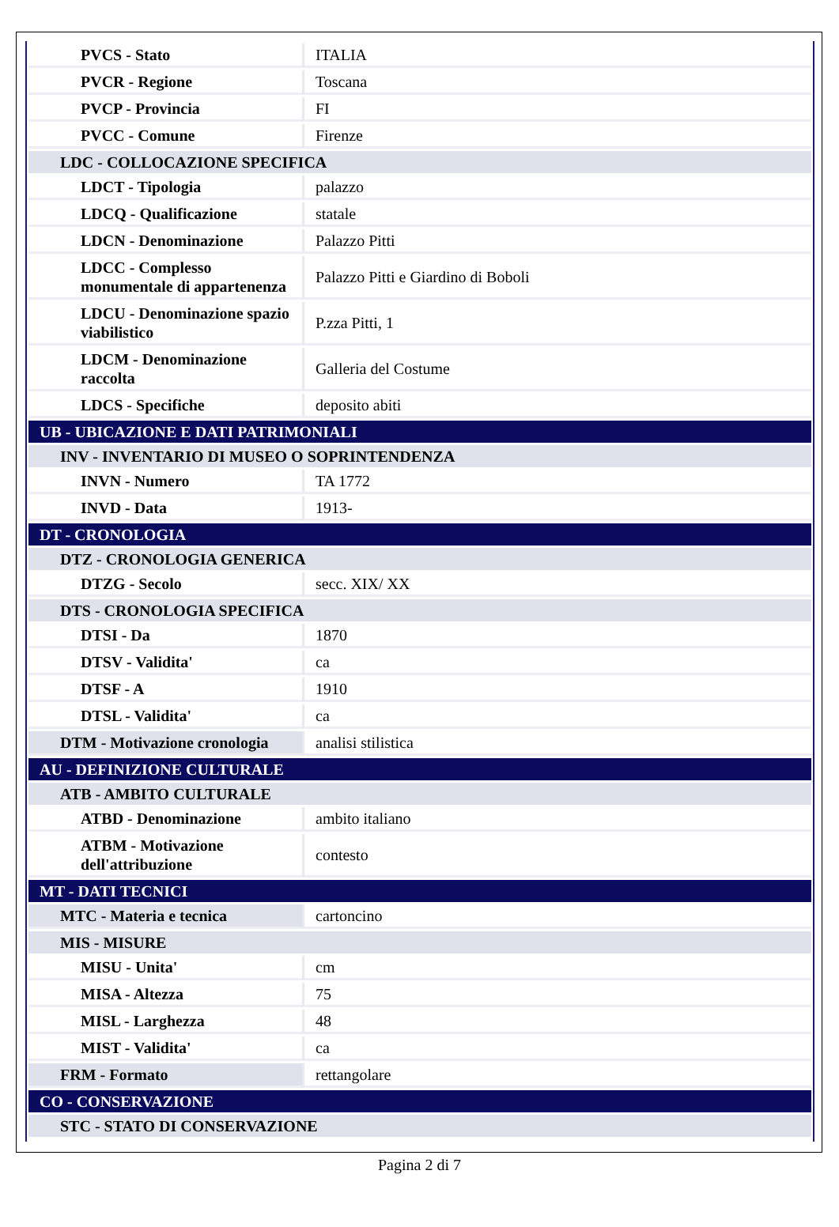| PVCS - Stato | ITALIA |
| PVCR - Regione | Toscana |
| PVCP - Provincia | FI |
| PVCC - Comune | Firenze |
| LDC - COLLOCAZIONE SPECIFICA | |
| LDCT - Tipologia | palazzo |
| LDCQ - Qualificazione | statale |
| LDCN - Denominazione | Palazzo Pitti |
| LDCC - Complesso monumentale di appartenenza | Palazzo Pitti e Giardino di Boboli |
| LDCU - Denominazione spazio viabilistico | P.zza Pitti, 1 |
| LDCM - Denominazione raccolta | Galleria del Costume |
| LDCS - Specifiche | deposito abiti |
| UB - UBICAZIONE E DATI PATRIMONIALI | |
| INV - INVENTARIO DI MUSEO O SOPRINTENDENZA | |
| INVN - Numero | TA 1772 |
| INVD - Data | 1913- |
| DT - CRONOLOGIA | |
| DTZ - CRONOLOGIA GENERICA | |
| DTZG - Secolo | secc. XIX/ XX |
| DTS - CRONOLOGIA SPECIFICA | |
| DTSI - Da | 1870 |
| DTSV - Validita' | ca |
| DTSF - A | 1910 |
| DTSL - Validita' | ca |
| DTM - Motivazione cronologia | analisi stilistica |
| AU - DEFINIZIONE CULTURALE | |
| ATB - AMBITO CULTURALE | |
| ATBD - Denominazione | ambito italiano |
| ATBM - Motivazione dell'attribuzione | contesto |
| MT - DATI TECNICI | |
| MTC - Materia e tecnica | cartoncino |
| MIS - MISURE | |
| MISU - Unita' | cm |
| MISA - Altezza | 75 |
| MISL - Larghezza | 48 |
| MIST - Validita' | ca |
| FRM - Formato | rettangolare |
| CO - CONSERVAZIONE | |
| STC - STATO DI CONSERVAZIONE | |
Pagina 2 di 7